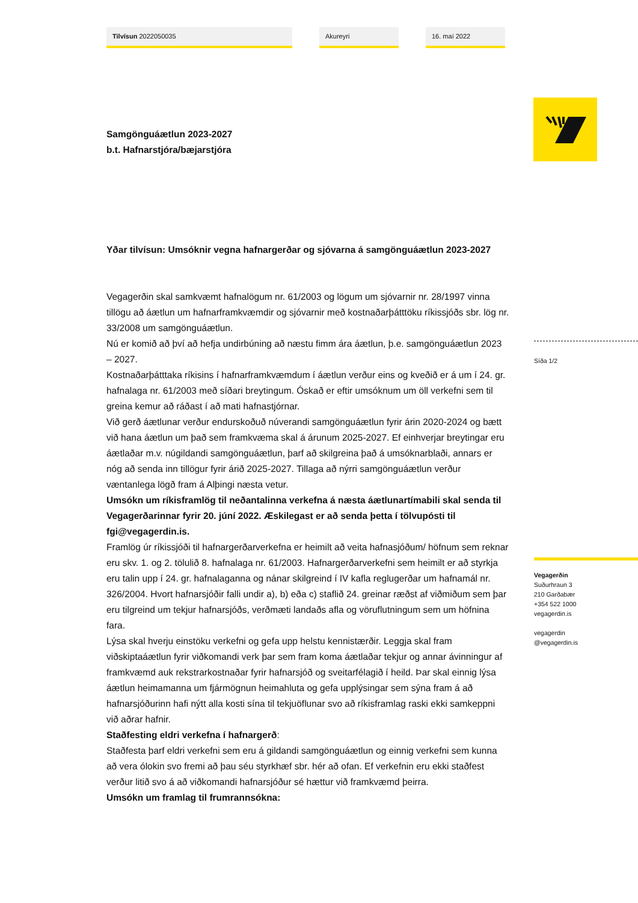Tilvísun 2022050035 Akureyri 16. maí 2022
Samgönguáætlun 2023-2027
b.t. Hafnarstjóra/bæjarstjóra
Yðar tilvísun: Umsóknir vegna hafnargerðar og sjóvarna á samgönguáætlun 2023-2027
Vegagerðin skal samkvæmt hafnalögum nr. 61/2003 og lögum um sjóvarnir nr. 28/1997 vinna tillögu að áætlun um hafnarframkvæmdir og sjóvarnir með kostnaðarþátttöku ríkissjóðs sbr. lög nr. 33/2008 um samgönguáætlun.
Nú er komið að því að hefja undirbúning að næstu fimm ára áætlun, þ.e. samgönguáætlun 2023 – 2027.
Kostnaðarþátttaka ríkisins í hafnarframkvæmdum í áætlun verður eins og kveðið er á um í 24. gr. hafnalaga nr. 61/2003 með síðari breytingum. Óskað er eftir umsóknum um öll verkefni sem til greina kemur að ráðast í að mati hafnastjórnar.
Við gerð áætlunar verður endurskoðuð núverandi samgönguáætlun fyrir árin 2020-2024 og bætt við hana áætlun um það sem framkvæma skal á árunum 2025-2027. Ef einhverjar breytingar eru áætlaðar m.v. núgildandi samgönguáætlun, þarf að skilgreina það á umsóknarblaði, annars er nóg að senda inn tillögur fyrir árið 2025-2027. Tillaga að nýrri samgönguáætlun verður væntanlega lögð fram á Alþingi næsta vetur.
Umsókn um ríkisframlög til neðantalinna verkefna á næsta áætlunartímabili skal senda til Vegagerðarinnar fyrir 20. júní 2022. Æskilegast er að senda þetta í tölvupósti til fgi@vegagerdin.is.
Framlög úr ríkissjóði til hafnargerðarverkefna er heimilt að veita hafnasjóðum/ höfnum sem reknar eru skv. 1. og 2. tölulið 8. hafnalaga nr. 61/2003. Hafnargerðarverkefni sem heimilt er að styrkja eru talin upp í 24. gr. hafnalaganna og nánar skilgreind í IV kafla reglugerðar um hafnamál nr. 326/2004. Hvort hafnarsjóðir falli undir a), b) eða c) staflið 24. greinar ræðst af viðmiðum sem þar eru tilgreind um tekjur hafnarsjóðs, verðmæti landaðs afla og vöruflutningum sem um höfnina fara.
Lýsa skal hverju einstöku verkefni og gefa upp helstu kennistærðir. Leggja skal fram viðskiptaáætlun fyrir viðkomandi verk þar sem fram koma áætlaðar tekjur og annar ávinningur af framkvæmd auk rekstrarkostnaðar fyrir hafnarsjóð og sveitarfélagið í heild. Þar skal einnig lýsa áætlun heimamanna um fjármögnun heimahluta og gefa upplýsingar sem sýna fram á að hafnarsjóðurinn hafi nýtt alla kosti sína til tekjuöflunar svo að ríkisframlag raski ekki samkeppni við aðrar hafnir.
Staðfesting eldri verkefna í hafnargerð:
Staðfesta þarf eldri verkefni sem eru á gildandi samgönguáætlun og einnig verkefni sem kunna að vera ólokin svo fremi að þau séu styrkhæf sbr. hér að ofan. Ef verkefnin eru ekki staðfest verður litið svo á að viðkomandi hafnarsjóður sé hættur við framkvæmd þeirra.
Umsókn um framlag til frumrannsókna:
Síða 1/2
Vegagerðin
Suðurhraun 3
210 Garðabær
+354 522 1000
vegagerdin.is
vegagerdin
@vegagerdin.is